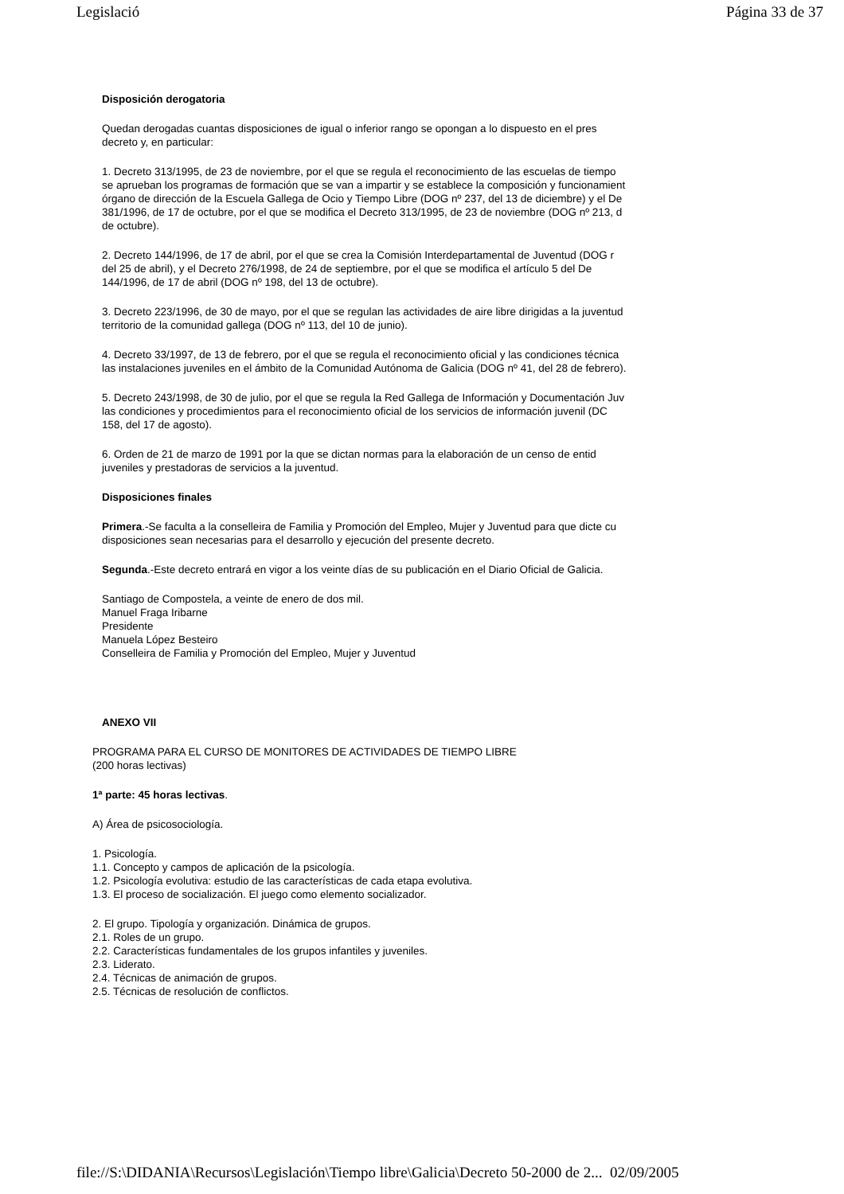Legislació Página 33 de 37
Disposición derogatoria
Quedan derogadas cuantas disposiciones de igual o inferior rango se opongan a lo dispuesto en el pres
decreto y, en particular:
1. Decreto 313/1995, de 23 de noviembre, por el que se regula el reconocimiento de las escuelas de tiempo
se aprueban los programas de formación que se van a impartir y se establece la composición y funcionamient
órgano de dirección de la Escuela Gallega de Ocio y Tiempo Libre (DOG nº 237, del 13 de diciembre) y el De
381/1996, de 17 de octubre, por el que se modifica el Decreto 313/1995, de 23 de noviembre (DOG nº 213, d
de octubre).
2. Decreto 144/1996, de 17 de abril, por el que se crea la Comisión Interdepartamental de Juventud (DOG r
del 25 de abril), y el Decreto 276/1998, de 24 de septiembre, por el que se modifica el artículo 5 del De
144/1996, de 17 de abril (DOG nº 198, del 13 de octubre).
3. Decreto 223/1996, de 30 de mayo, por el que se regulan las actividades de aire libre dirigidas a la juventud
territorio de la comunidad gallega (DOG nº 113, del 10 de junio).
4. Decreto 33/1997, de 13 de febrero, por el que se regula el reconocimiento oficial y las condiciones técnica
las instalaciones juveniles en el ámbito de la Comunidad Autónoma de Galicia (DOG nº 41, del 28 de febrero).
5. Decreto 243/1998, de 30 de julio, por el que se regula la Red Gallega de Información y Documentación Juv
las condiciones y procedimientos para el reconocimiento oficial de los servicios de información juvenil (DC
158, del 17 de agosto).
6. Orden de 21 de marzo de 1991 por la que se dictan normas para la elaboración de un censo de entid
juveniles y prestadoras de servicios a la juventud.
Disposiciones finales
Primera.-Se faculta a la conselleira de Familia y Promoción del Empleo, Mujer y Juventud para que dicte cu
disposiciones sean necesarias para el desarrollo y ejecución del presente decreto.
Segunda.-Este decreto entrará en vigor a los veinte días de su publicación en el Diario Oficial de Galicia.
Santiago de Compostela, a veinte de enero de dos mil.
Manuel Fraga Iribarne
Presidente
Manuela López Besteiro
Conselleira de Familia y Promoción del Empleo, Mujer y Juventud
ANEXO VII
PROGRAMA PARA EL CURSO DE MONITORES DE ACTIVIDADES DE TIEMPO LIBRE
(200 horas lectivas)
1ª parte: 45 horas lectivas.
A) Área de psicosociología.
1. Psicología.
1.1. Concepto y campos de aplicación de la psicología.
1.2. Psicología evolutiva: estudio de las características de cada etapa evolutiva.
1.3. El proceso de socialización. El juego como elemento socializador.
2. El grupo. Tipología y organización. Dinámica de grupos.
2.1. Roles de un grupo.
2.2. Características fundamentales de los grupos infantiles y juveniles.
2.3. Liderato.
2.4. Técnicas de animación de grupos.
2.5. Técnicas de resolución de conflictos.
file://S:\DIDANIA\Recursos\Legislación\Tiempo libre\Galicia\Decreto 50-2000 de 2... 02/09/2005